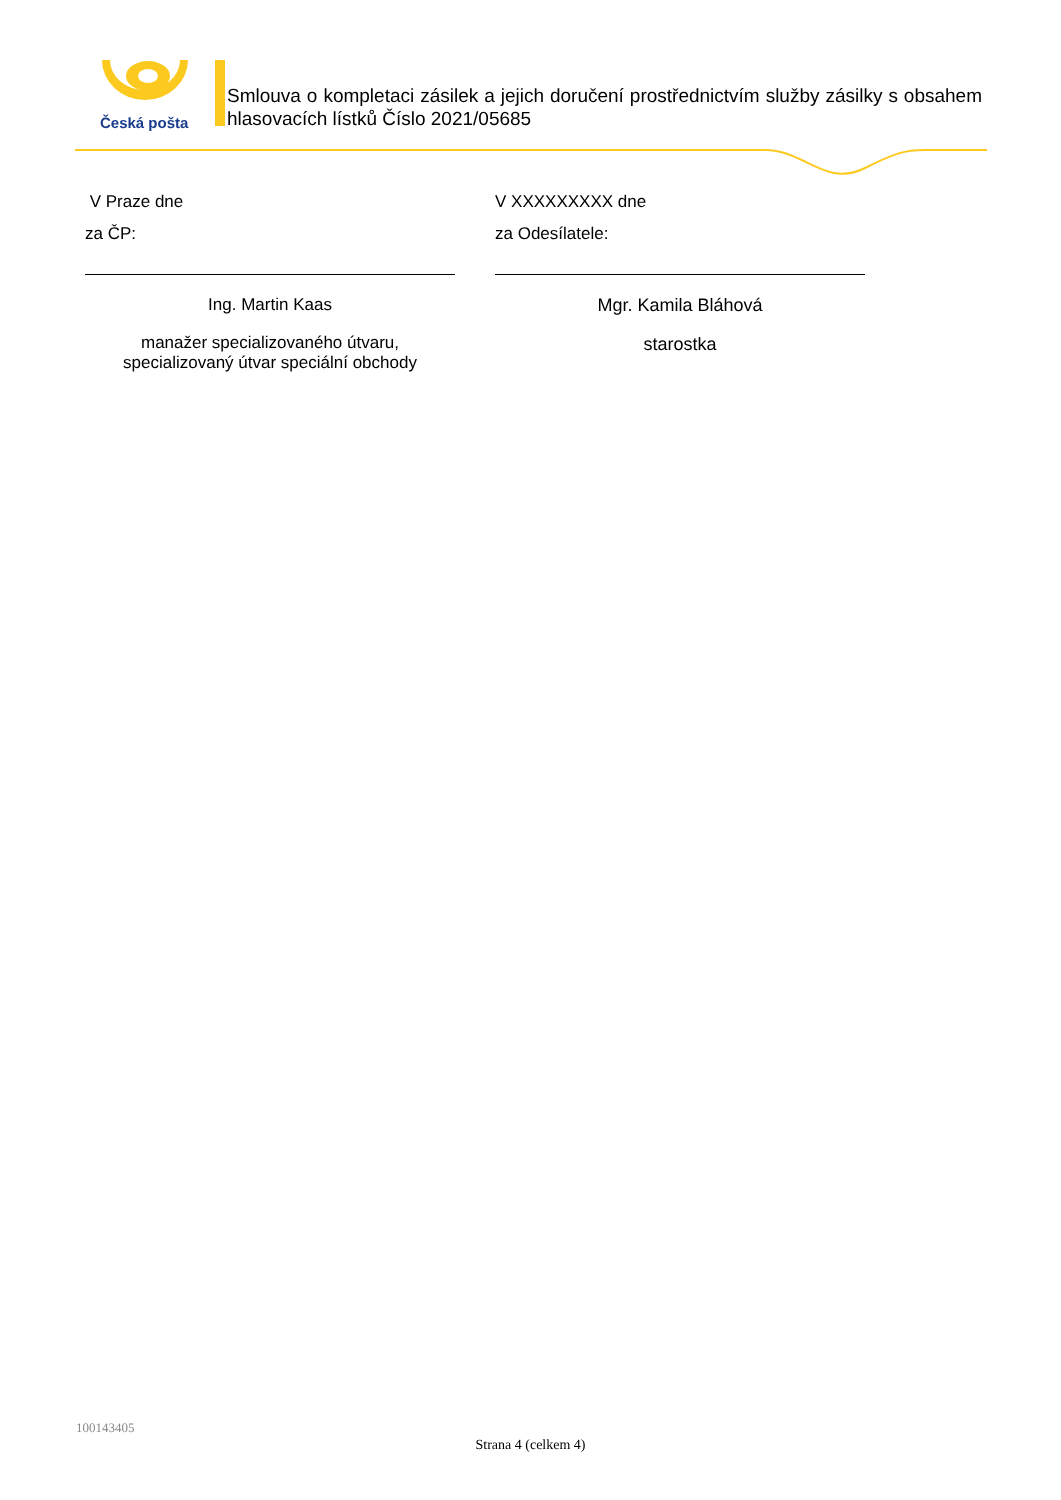Česká pošta
Smlouva o kompletaci zásilek a jejich doručení prostřednictvím služby zásilky s obsahem hlasovacích lístků Číslo 2021/05685
V Praze dne
za ČP:
Ing. Martin Kaas
manažer specializovaného útvaru,
specializovaný útvar speciální obchody
V XXXXXXXXX dne
za Odesílatele:
Mgr. Kamila Bláhová
starostka
100143405
Strana 4 (celkem 4)